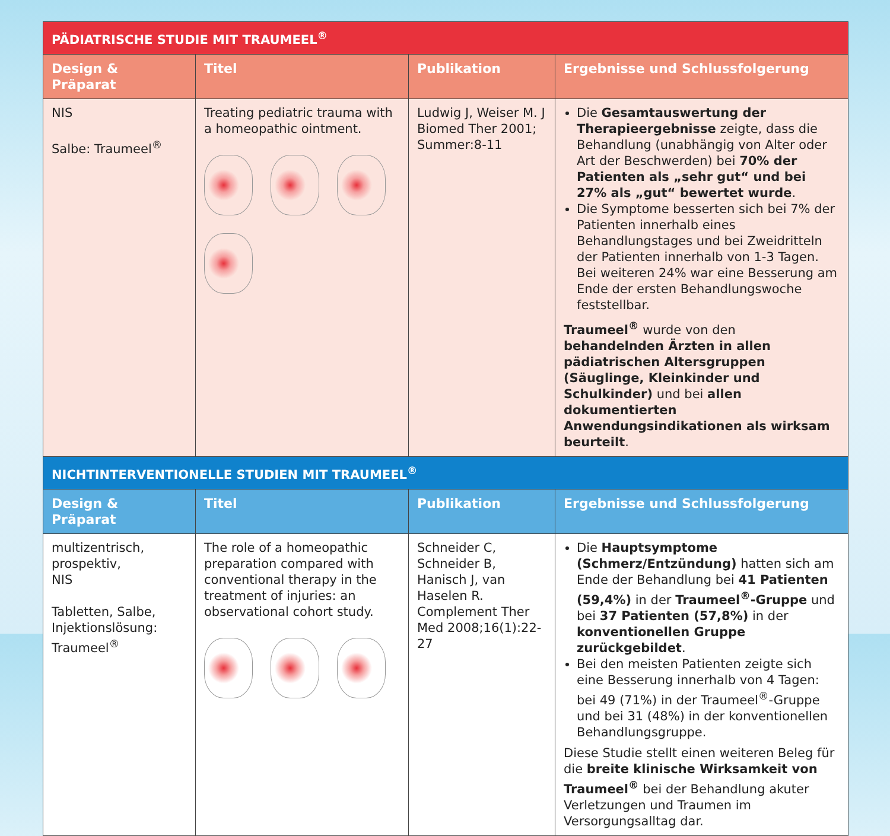| PÄDIATRISCHE STUDIE MIT TRAUMEEL<sup>®</sup> | | | |
| --- | --- | --- | --- |
| Design & Präparat | Titel | Publikation | Ergebnisse und Schlussfolgerung |
| NIS Salbe: Traumeel<sup>®</sup> | Treating pediatric trauma with a homeopathic ointment. | Ludwig J, Weiser M. J Biomed Ther 2001; Summer:8-11 | Die Gesamtauswertung der Therapieergebnisse zeigte, dass die Behandlung (unabhängig von Alter oder Art der Beschwerden) bei 70% der Patienten als „sehr gut“ und bei 27% als „gut“ bewertet wurde . Die Symptome besserten sich bei 7% der Patienten innerhalb eines Behandlungstages und bei Zweidritteln der Patienten innerhalb von 1-3 Tagen. Bei weiteren 24% war eine Besserung am Ende der ersten Behandlungswoche feststellbar. Traumeel<sup>®</sup> wurde von den behandelnden Ärzten in allen pädiatrischen Altersgruppen (Säuglinge, Kleinkinder und Schulkinder) und bei allen dokumentierten Anwendungsindikationen als wirksam beurteilt . |
| NICHTINTERVENTIONELLE STUDIEN MIT TRAUMEEL<sup>®</sup> | | | |
| Design & Präparat | Titel | Publikation | Ergebnisse und Schlussfolgerung |
| multizentrisch, prospektiv, NIS Tabletten, Salbe, Injektionslösung: Traumeel<sup>®</sup> | The role of a homeopathic preparation compared with conventional therapy in the treatment of injuries: an observational cohort study. | Schneider C, Schneider B, Hanisch J, van Haselen R. Complement Ther Med 2008;16(1):22-27 | Die Hauptsymptome (Schmerz/Entzündung) hatten sich am Ende der Behandlung bei 41 Patienten (59,4%) in der Traumeel<sup>®</sup>-Gruppe und bei 37 Patienten (57,8%) in der konventionellen Gruppe zurückgebildet . Bei den meisten Patienten zeigte sich eine Besserung innerhalb von 4 Tagen: bei 49 (71%) in der Traumeel<sup>®</sup>-Gruppe und bei 31 (48%) in der konventionellen Behandlungsgruppe. Diese Studie stellt einen weiteren Beleg für die breite klinische Wirksamkeit von Traumeel<sup>®</sup> bei der Behandlung akuter Verletzungen und Traumen im Versorgungsalltag dar. |